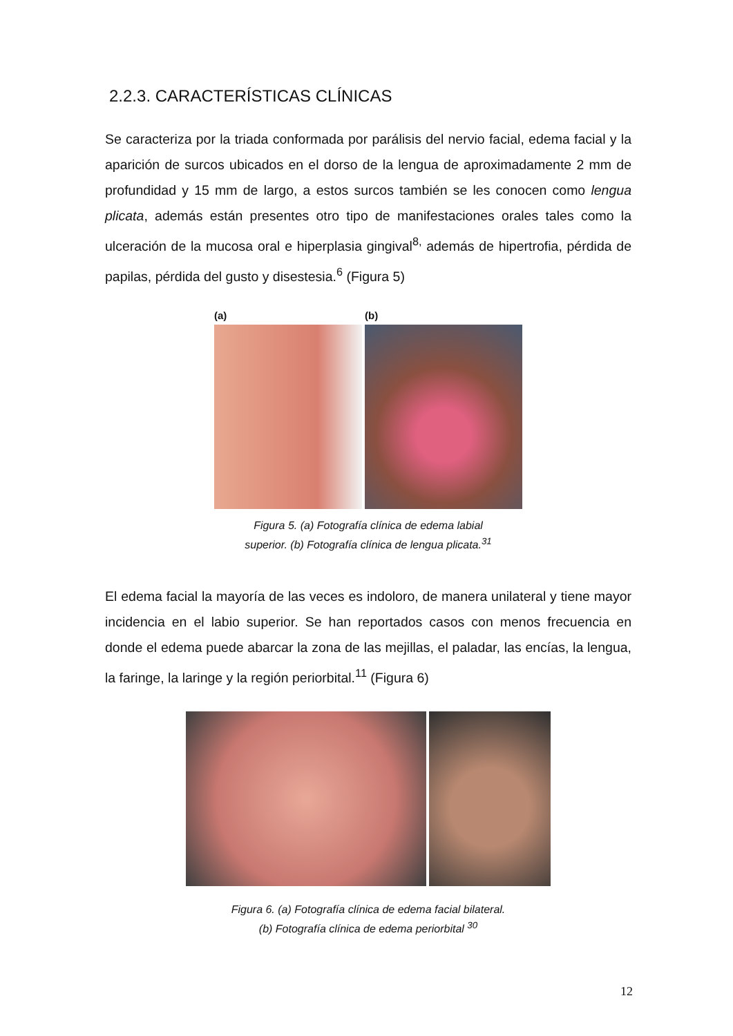2.2.3. CARACTERÍSTICAS CLÍNICAS
Se caracteriza por la triada conformada por parálisis del nervio facial, edema facial y la aparición de surcos ubicados en el dorso de la lengua de aproximadamente 2 mm de profundidad y 15 mm de largo, a estos surcos también se les conocen como lengua plicata, además están presentes otro tipo de manifestaciones orales tales como la ulceración de la mucosa oral e hiperplasia gingival<sup>8,</sup> además de hipertrofia, pérdida de papilas, pérdida del gusto y disestesia.<sup>6</sup> (Figura 5)
(a) (b)
Figura 5. (a) Fotografía clínica de edema labial
superior. (b) Fotografía clínica de lengua plicata.<sup>31</sup>
El edema facial la mayoría de las veces es indoloro, de manera unilateral y tiene mayor incidencia en el labio superior. Se han reportados casos con menos frecuencia en donde el edema puede abarcar la zona de las mejillas, el paladar, las encías, la lengua, la faringe, la laringe y la región periorbital.<sup>11</sup> (Figura 6)
Figura 6. (a) Fotografía clínica de edema facial bilateral.
(b) Fotografía clínica de edema periorbital <sup>30</sup>
12